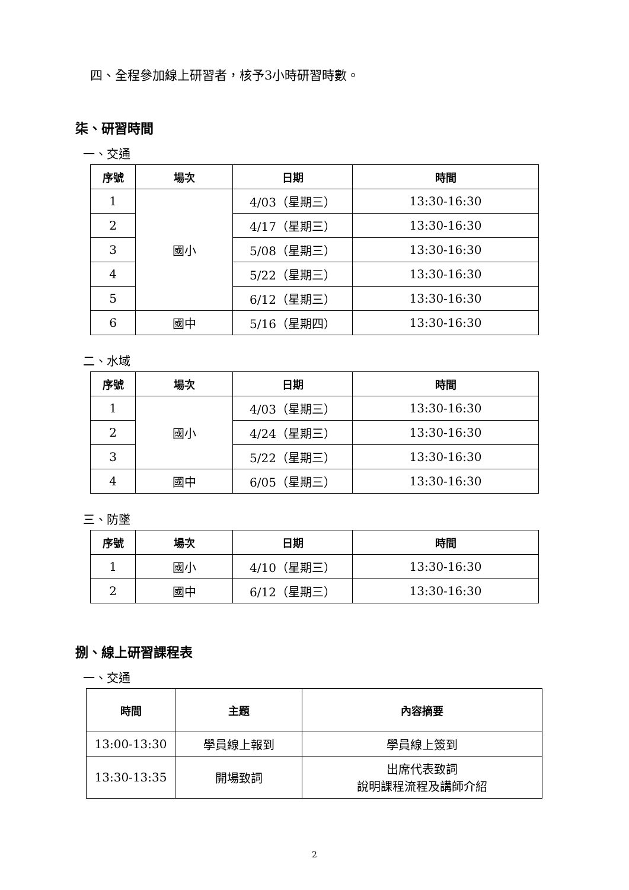四、全程參加線上研習者，核予3小時研習時數。
柒、研習時間
一、交通
| 序號 | 場次 | 日期 | 時間 |
| --- | --- | --- | --- |
| 1 | 國小 | 4/03（星期三） | 13:30-16:30 |
| 2 | | 4/17（星期三） | 13:30-16:30 |
| 3 | | 5/08（星期三） | 13:30-16:30 |
| 4 | | 5/22（星期三） | 13:30-16:30 |
| 5 | | 6/12（星期三） | 13:30-16:30 |
| 6 | 國中 | 5/16（星期四） | 13:30-16:30 |
二、水域
| 序號 | 場次 | 日期 | 時間 |
| --- | --- | --- | --- |
| 1 | 國小 | 4/03（星期三） | 13:30-16:30 |
| 2 | | 4/24（星期三） | 13:30-16:30 |
| 3 | | 5/22（星期三） | 13:30-16:30 |
| 4 | 國中 | 6/05（星期三） | 13:30-16:30 |
三、防墜
| 序號 | 場次 | 日期 | 時間 |
| --- | --- | --- | --- |
| 1 | 國小 | 4/10（星期三） | 13:30-16:30 |
| 2 | 國中 | 6/12（星期三） | 13:30-16:30 |
捌、線上研習課程表
一、交通
| 時間 | 主題 | 內容摘要 |
| --- | --- | --- |
| 13:00-13:30 | 學員線上報到 | 學員線上簽到 |
| 13:30-13:35 | 開場致詞 | 出席代表致詞 說明課程流程及講師介紹 |
2